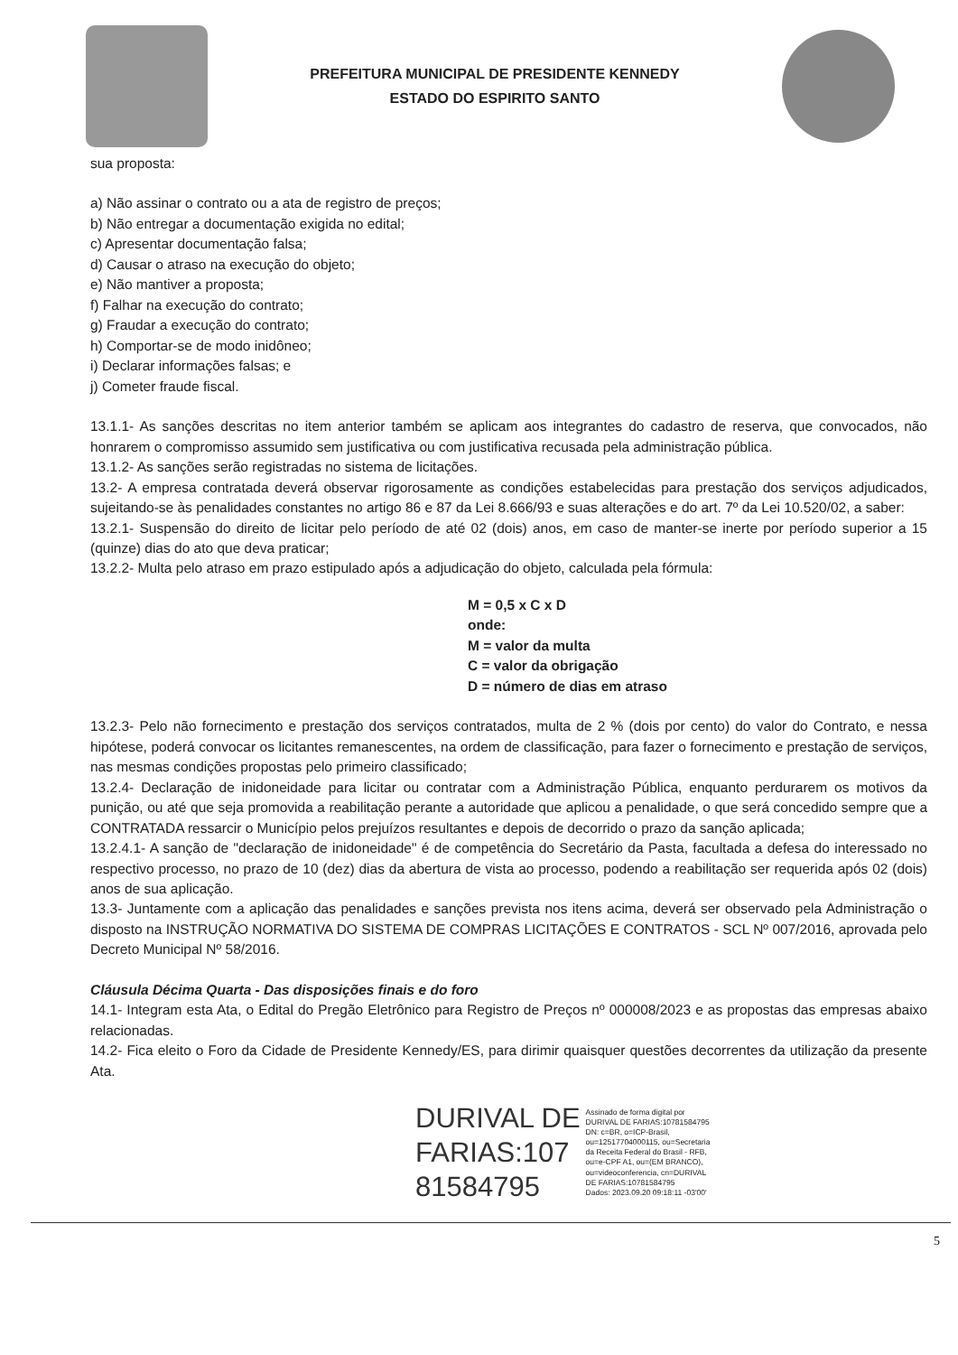PREFEITURA MUNICIPAL DE PRESIDENTE KENNEDY
ESTADO DO ESPIRITO SANTO
sua proposta:
a) Não assinar o contrato ou a ata de registro de preços;
b) Não entregar a documentação exigida no edital;
c) Apresentar documentação falsa;
d) Causar o atraso na execução do objeto;
e) Não mantiver a proposta;
f) Falhar na execução do contrato;
g) Fraudar a execução do contrato;
h) Comportar-se de modo inidôneo;
i) Declarar informações falsas; e
j) Cometer fraude fiscal.
13.1.1- As sanções descritas no item anterior também se aplicam aos integrantes do cadastro de reserva, que convocados, não honrarem o compromisso assumido sem justificativa ou com justificativa recusada pela administração pública.
13.1.2- As sanções serão registradas no sistema de licitações.
13.2- A empresa contratada deverá observar rigorosamente as condições estabelecidas para prestação dos serviços adjudicados, sujeitando-se às penalidades constantes no artigo 86 e 87 da Lei 8.666/93 e suas alterações e do art. 7º da Lei 10.520/02, a saber:
13.2.1- Suspensão do direito de licitar pelo período de até 02 (dois) anos, em caso de manter-se inerte por período superior a 15 (quinze) dias do ato que deva praticar;
13.2.2- Multa pelo atraso em prazo estipulado após a adjudicação do objeto, calculada pela fórmula:
M = 0,5 x C x D
onde:
M = valor da multa
C = valor da obrigação
D = número de dias em atraso
13.2.3- Pelo não fornecimento e prestação dos serviços contratados, multa de 2 % (dois por cento) do valor do Contrato, e nessa hipótese, poderá convocar os licitantes remanescentes, na ordem de classificação, para fazer o fornecimento e prestação de serviços, nas mesmas condições propostas pelo primeiro classificado;
13.2.4- Declaração de inidoneidade para licitar ou contratar com a Administração Pública, enquanto perdurarem os motivos da punição, ou até que seja promovida a reabilitação perante a autoridade que aplicou a penalidade, o que será concedido sempre que a CONTRATADA ressarcir o Município pelos prejuízos resultantes e depois de decorrido o prazo da sanção aplicada;
13.2.4.1- A sanção de "declaração de inidoneidade" é de competência do Secretário da Pasta, facultada a defesa do interessado no respectivo processo, no prazo de 10 (dez) dias da abertura de vista ao processo, podendo a reabilitação ser requerida após 02 (dois) anos de sua aplicação.
13.3- Juntamente com a aplicação das penalidades e sanções prevista nos itens acima, deverá ser observado pela Administração o disposto na INSTRUÇÃO NORMATIVA DO SISTEMA DE COMPRAS LICITAÇÕES E CONTRATOS - SCL Nº 007/2016, aprovada pelo Decreto Municipal Nº 58/2016.
Cláusula Décima Quarta - Das disposições finais e do foro
14.1- Integram esta Ata, o Edital do Pregão Eletrônico para Registro de Preços nº 000008/2023 e as propostas das empresas abaixo relacionadas.
14.2- Fica eleito o Foro da Cidade de Presidente Kennedy/ES, para dirimir quaisquer questões decorrentes da utilização da presente Ata.
DURIVAL DE
FARIAS:107
81584795
Assinado de forma digital por
DURIVAL DE FARIAS:10781584795
DN: c=BR, o=ICP-Brasil,
ou=12517704000115, ou=Secretaria
da Receita Federal do Brasil - RFB,
ou=e-CPF A1, ou=(EM BRANCO),
ou=videoconferencia, cn=DURIVAL
DE FARIAS:10781584795
Dados: 2023.09.20 09:18:11 -03'00'
5